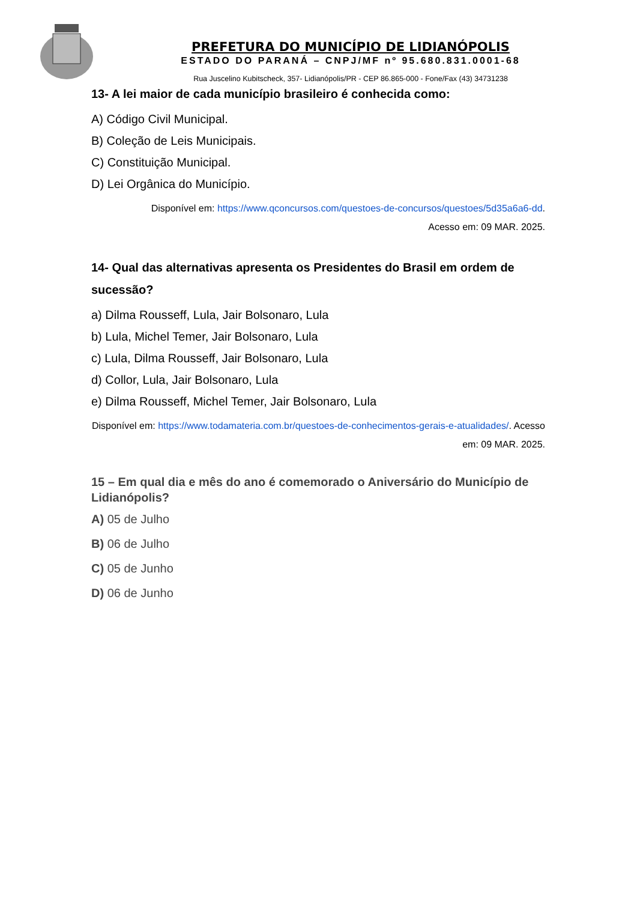PREFETURA DO MUNICÍPIO DE LIDIANÓPOLIS
ESTADO DO PARANÁ – CNPJ/MF nº 95.680.831.0001-68
Rua Juscelino Kubitscheck, 357- Lidianópolis/PR - CEP 86.865-000 - Fone/Fax (43) 34731238
13- A lei maior de cada município brasileiro é conhecida como:
A) Código Civil Municipal.
B) Coleção de Leis Municipais.
C) Constituição Municipal.
D) Lei Orgânica do Município.
Disponível em: https://www.qconcursos.com/questoes-de-concursos/questoes/5d35a6a6-dd.
Acesso em: 09 MAR. 2025.
14- Qual das alternativas apresenta os Presidentes do Brasil em ordem de sucessão?
a) Dilma Rousseff, Lula, Jair Bolsonaro, Lula
b) Lula, Michel Temer, Jair Bolsonaro, Lula
c) Lula, Dilma Rousseff, Jair Bolsonaro, Lula
d) Collor, Lula, Jair Bolsonaro, Lula
e) Dilma Rousseff, Michel Temer, Jair Bolsonaro, Lula
Disponível em: https://www.todamateria.com.br/questoes-de-conhecimentos-gerais-e-atualidades/. Acesso em: 09 MAR. 2025.
15 – Em qual dia e mês do ano é comemorado o Aniversário do Município de Lidianópolis?
A) 05 de Julho
B) 06 de Julho
C) 05 de Junho
D) 06 de Junho